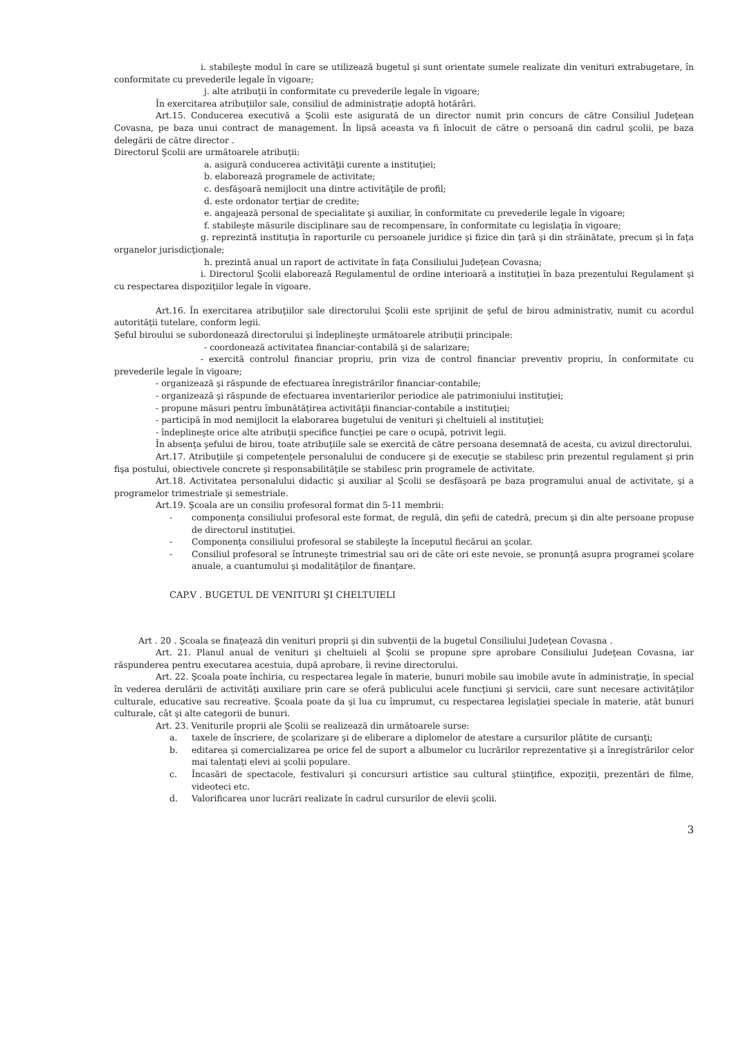i. stabileşte modul în care se utilizează bugetul şi sunt orientate sumele realizate din venituri extrabugetare, în conformitate cu prevederile legale în vigoare;
j. alte atribuţii în conformitate cu prevederile legale în vigoare;
În exercitarea atribuţiilor sale, consiliul de administraţie adoptă hotărâri.
Art.15. Conducerea executivă a Şcolii este asigurată de un director numit prin concurs de către Consiliul Judeţean Covasna, pe baza unui contract de management. În lipsă aceasta va fi înlocuit de către o persoană din cadrul şcolii, pe baza delegării de către director .
Directorul Şcolii are următoarele atribuţii:
a. asigură conducerea activităţii curente a instituţiei;
b. elaborează programele de activitate;
c. desfăşoară nemijlocit una dintre activităţile de profil;
d. este ordonator terţiar de credite;
e. angajează personal de specialitate şi auxiliar, în conformitate cu prevederile legale în vigoare;
f. stabileşte măsurile disciplinare sau de recompensare, în conformitate cu legislaţia în vigoare;
g. reprezintă instituţia în raporturile cu persoanele juridice şi fizice din ţară şi din străinătate, precum şi în faţa organelor jurisdicţionale;
h. prezintă anual un raport de activitate în faţa Consiliului Judeţean Covasna;
i. Directorul Şcolii elaborează Regulamentul de ordine interioară a instituţiei în baza prezentului Regulament şi cu respectarea dispoziţiilor legale în vigoare.
Art.16. În exercitarea atribuţiilor sale directorului Şcolii este sprijinit de şeful de birou administrativ, numit cu acordul autorităţii tutelare, conform legii.
Şeful biroului se subordonează directorului şi îndeplineşte următoarele atribuţii principale:
- coordonează activitatea financiar-contabilă şi de salarizare;
- exercită controlul financiar propriu, prin viza de control financiar preventiv propriu, în conformitate cu prevederile legale în vigoare;
- organizează şi răspunde de efectuarea înregistrărilor financiar-contabile;
- organizează şi răspunde de efectuarea inventarierilor periodice ale patrimoniului instituţiei;
- propune măsuri pentru îmbunătăţirea activităţii financiar-contabile a instituţiei;
- participă în mod nemijlocit la elaborarea bugetului de venituri şi cheltuieli al instituţiei;
- îndeplineşte orice alte atribuţii specifice funcţiei pe care o ocupă, potrivit legii.
În absenţa şefului de birou, toate atribuţiile sale se exercită de către persoana desemnată de acesta, cu avizul directorului.
Art.17. Atribuţiile şi competenţele personalului de conducere şi de execuţie se stabilesc prin prezentul regulament şi prin fişa postului, obiectivele concrete şi responsabilităţile se stabilesc prin programele de activitate.
Art.18. Activitatea personalului didactic şi auxiliar al Şcolii se desfăşoară pe baza programului anual de activitate, şi a programelor trimestriale şi semestriale.
Art.19. Şcoala are un consiliu profesoral format din 5-11 membrii:
- componenţa consiliului profesoral este format, de regulă, din şefii de catedră, precum şi din alte persoane propuse de directorul instituţiei.
- Componenţa consiliului profesoral se stabileşte la începutul fiecărui an şcolar.
- Consiliul profesoral se întruneşte trimestrial sau ori de câte ori este nevoie, se pronunţă asupra programei şcolare anuale, a cuantumului şi modalităţilor de finanţare.
CAP.V . BUGETUL DE VENITURI ŞI CHELTUIELI
Art . 20 . Şcoala se finaţează din venituri proprii şi din subvenţii de la bugetul Consiliului Judeţean Covasna .
Art. 21. Planul anual de venituri şi cheltuieli al Şcolii se propune spre aprobare Consiliului Judeţean Covasna, iar răspunderea pentru executarea acestuia, după aprobare, îi revine directorului.
Art. 22. Şcoala poate închiria, cu respectarea legale în materie, bunuri mobile sau imobile avute în administraţie, în special în vederea derulării de activităţi auxiliare prin care se oferă publicului acele funcţiuni şi servicii, care sunt necesare activităţilor culturale, educative sau recreative. Şcoala poate da şi lua cu împrumut, cu respectarea legislaţiei speciale în materie, atât bunuri culturale, cât şi alte categorii de bunuri.
Art. 23. Veniturile proprii ale Şcolii se realizează din următoarele surse:
a. taxele de înscriere, de şcolarizare şi de eliberare a diplomelor de atestare a cursurilor plătite de cursanţi;
b. editarea şi comercializarea pe orice fel de suport a albumelor cu lucrărilor reprezentative şi a înregistrărilor celor mai talentaţi elevi ai şcolii populare.
c. Încasări de spectacole, festivaluri şi concursuri artistice sau cultural ştiinţifice, expoziţii, prezentări de filme, videoteci etc.
d. Valorificarea unor lucrări realizate în cadrul cursurilor de elevii şcolii.
3